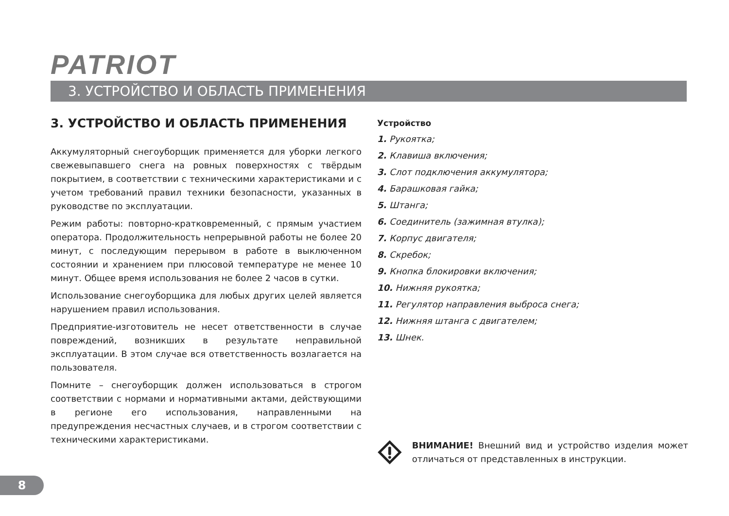PATRIOT
3. УСТРОЙСТВО И ОБЛАСТЬ ПРИМЕНЕНИЯ
3. УСТРОЙСТВО И ОБЛАСТЬ ПРИМЕНЕНИЯ
Аккумуляторный снегоуборщик применяется для уборки легкого свежевыпавшего снега на ровных поверхностях с твёрдым покрытием, в соответствии с техническими характеристиками и с учетом требований правил техники безопасности, указанных в руководстве по эксплуатации.
Режим работы: повторно-кратковременный, с прямым участием оператора. Продолжительность непрерывной работы не более 20 минут, с последующим перерывом в работе в выключенном состоянии и хранением при плюсовой температуре не менее 10 минут. Общее время использования не более 2 часов в сутки.
Использование снегоуборщика для любых других целей является нарушением правил использования.
Предприятие-изготовитель не несет ответственности в случае повреждений, возникших в результате неправильной эксплуатации. В этом случае вся ответственность возлагается на пользователя.
Помните – снегоуборщик должен использоваться в строгом соответствии с нормами и нормативными актами, действующими в регионе его использования, направленными на предупреждения несчастных случаев, и в строгом соответствии с техническими характеристиками.
Устройство
1. Рукоятка;
2. Клавиша включения;
3. Слот подключения аккумулятора;
4. Барашковая гайка;
5. Штанга;
6. Соединитель (зажимная втулка);
7. Корпус двигателя;
8. Скребок;
9. Кнопка блокировки включения;
10. Нижняя рукоятка;
11. Регулятор направления выброса снега;
12. Нижняя штанга с двигателем;
13. Шнек.
ВНИМАНИЕ! Внешний вид и устройство изделия может отличаться от представленных в инструкции.
8